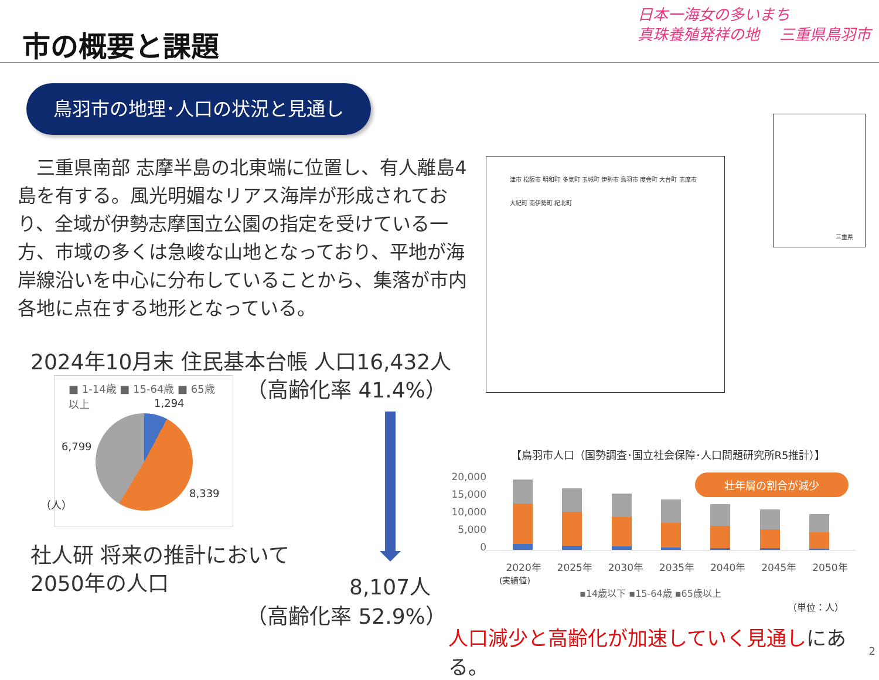市の概要と課題
日本一海女の多いまち
真珠養殖発祥の地　 三重県鳥羽市
鳥羽市の地理･人口の状況と見通し
　三重県南部 志摩半島の北東端に位置し、有人離島4島を有する。風光明媚なリアス海岸が形成されており、全域が伊勢志摩国立公園の指定を受けている一方、市域の多くは急峻な山地となっており、平地が海岸線沿いを中心に分布していることから、集落が市内各地に点在する地形となっている。
津市 松阪市 明和町 多気町 玉城町 伊勢市 鳥羽市 度会町 大台町 志摩市 大紀町 南伊勢町 紀北町
三重県
2024年10月末 住民基本台帳 人口16,432人
■ 1-14歳 ■ 15-64歳 ■ 65歳以上
1,294
6,799
8,339
（人）
（高齢化率 41.4%）
社人研 将来の推計において
2050年の人口
8,107人
（高齢化率 52.9%）
【鳥羽市人口（国勢調査･国立社会保障･人口問題研究所R5推計）】
20,000
15,000
10,000
5,000
0
壮年層の割合が減少
2020年 2025年 2030年 2035年 2040年 2045年 2050年
(実績値)
▪14歳以下 ▪15-64歳 ▪65歳以上
（単位：人）
人口減少と高齢化が加速していく見通しにある。
2